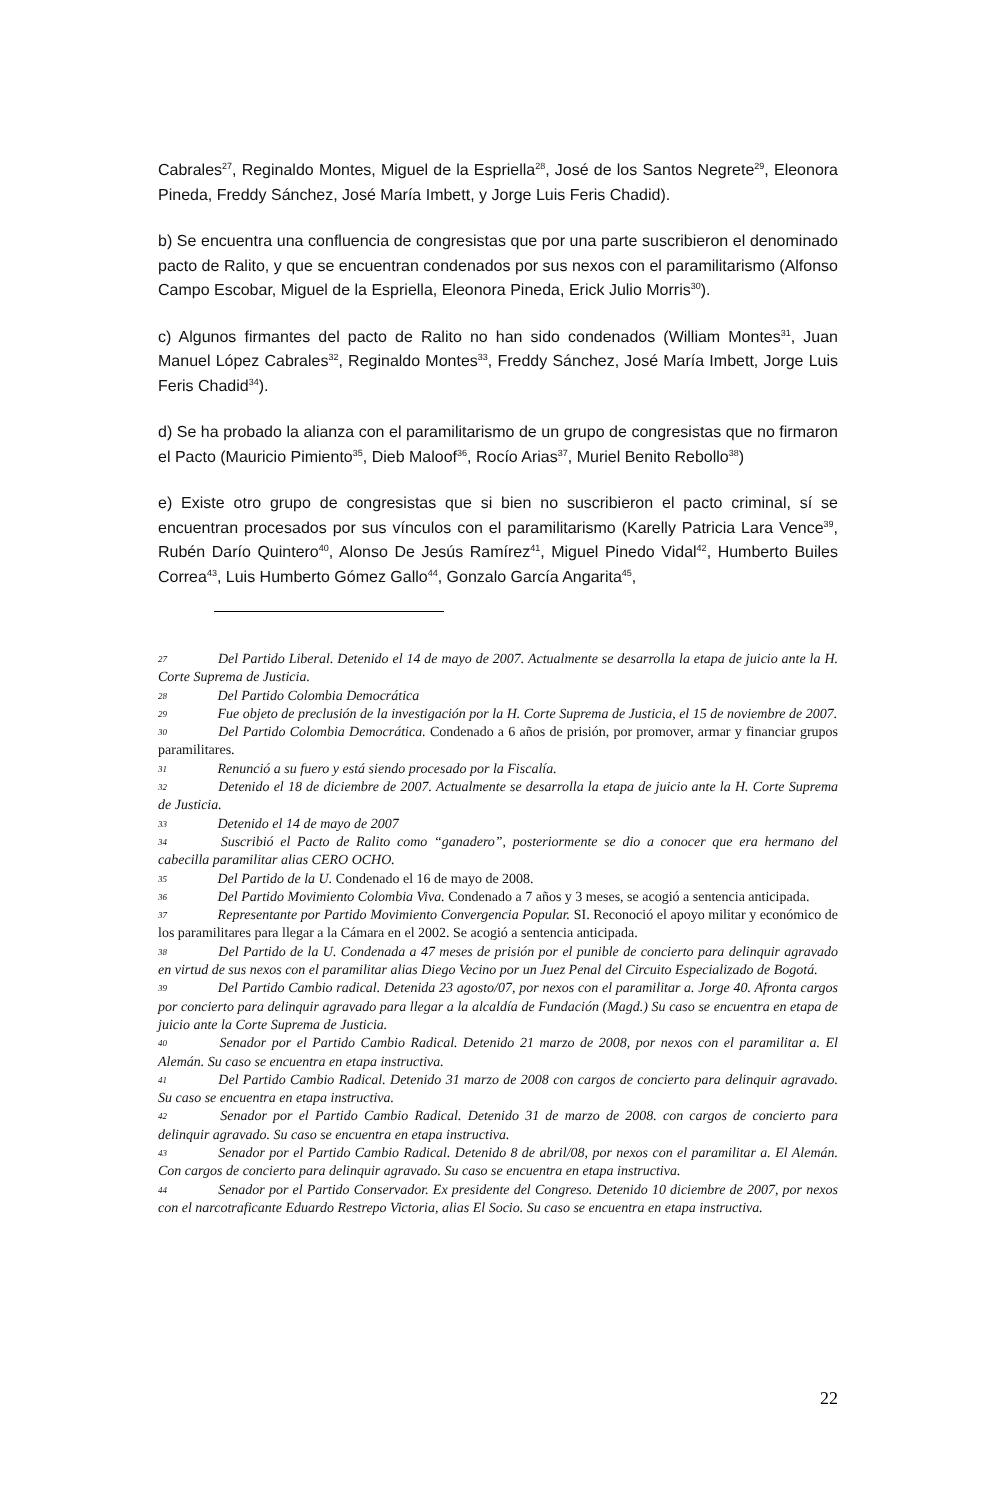Cabrales<sup>27</sup>, Reginaldo Montes, Miguel de la Espriella<sup>28</sup>, José de los Santos Negrete<sup>29</sup>, Eleonora Pineda, Freddy Sánchez, José María Imbett, y Jorge Luis Feris Chadid).
b) Se encuentra una confluencia de congresistas que por una parte suscribieron el denominado pacto de Ralito, y que se encuentran condenados por sus nexos con el paramilitarismo (Alfonso Campo Escobar, Miguel de la Espriella, Eleonora Pineda, Erick Julio Morris<sup>30</sup>).
c) Algunos firmantes del pacto de Ralito no han sido condenados (William Montes<sup>31</sup>, Juan Manuel López Cabrales<sup>32</sup>, Reginaldo Montes<sup>33</sup>, Freddy Sánchez, José María Imbett, Jorge Luis Feris Chadid<sup>34</sup>).
d) Se ha probado la alianza con el paramilitarismo de un grupo de congresistas que no firmaron el Pacto (Mauricio Pimiento<sup>35</sup>, Dieb Maloof<sup>36</sup>, Rocío Arias<sup>37</sup>, Muriel Benito Rebollo<sup>38</sup>)
e) Existe otro grupo de congresistas que si bien no suscribieron el pacto criminal, sí se encuentran procesados por sus vínculos con el paramilitarismo (Karelly Patricia Lara Vence<sup>39</sup>, Rubén Darío Quintero<sup>40</sup>, Alonso De Jesús Ramírez<sup>41</sup>, Miguel Pinedo Vidal<sup>42</sup>, Humberto Builes Correa<sup>43</sup>, Luis Humberto Gómez Gallo<sup>44</sup>, Gonzalo García Angarita<sup>45</sup>,
27 Del Partido Liberal. Detenido el 14 de mayo de 2007. Actualmente se desarrolla la etapa de juicio ante la H. Corte Suprema de Justicia.
28 Del Partido Colombia Democrática
29 Fue objeto de preclusión de la investigación por la H. Corte Suprema de Justicia, el 15 de noviembre de 2007.
30 Del Partido Colombia Democrática. Condenado a 6 años de prisión, por promover, armar y financiar grupos paramilitares.
31 Renunció a su fuero y está siendo procesado por la Fiscalía.
32 Detenido el 18 de diciembre de 2007. Actualmente se desarrolla la etapa de juicio ante la H. Corte Suprema de Justicia.
33 Detenido el 14 de mayo de 2007
34 Suscribió el Pacto de Ralito como “ganadero”, posteriormente se dio a conocer que era hermano del cabecilla paramilitar alias CERO OCHO.
35 Del Partido de la U. Condenado el 16 de mayo de 2008.
36 Del Partido Movimiento Colombia Viva. Condenado a 7 años y 3 meses, se acogió a sentencia anticipada.
37 Representante por Partido Movimiento Convergencia Popular. SI. Reconoció el apoyo militar y económico de los paramilitares para llegar a la Cámara en el 2002. Se acogió a sentencia anticipada.
38 Del Partido de la U. Condenada a 47 meses de prisión por el punible de concierto para delinquir agravado en virtud de sus nexos con el paramilitar alias Diego Vecino por un Juez Penal del Circuito Especializado de Bogotá.
39 Del Partido Cambio radical. Detenida 23 agosto/07, por nexos con el paramilitar a. Jorge 40. Afronta cargos por concierto para delinquir agravado para llegar a la alcaldía de Fundación (Magd.) Su caso se encuentra en etapa de juicio ante la Corte Suprema de Justicia.
40 Senador por el Partido Cambio Radical. Detenido 21 marzo de 2008, por nexos con el paramilitar a. El Alemán. Su caso se encuentra en etapa instructiva.
41 Del Partido Cambio Radical. Detenido 31 marzo de 2008 con cargos de concierto para delinquir agravado. Su caso se encuentra en etapa instructiva.
42 Senador por el Partido Cambio Radical. Detenido 31 de marzo de 2008. con cargos de concierto para delinquir agravado. Su caso se encuentra en etapa instructiva.
43 Senador por el Partido Cambio Radical. Detenido 8 de abril/08, por nexos con el paramilitar a. El Alemán. Con cargos de concierto para delinquir agravado. Su caso se encuentra en etapa instructiva.
44 Senador por el Partido Conservador. Ex presidente del Congreso. Detenido 10 diciembre de 2007, por nexos con el narcotraficante Eduardo Restrepo Victoria, alias El Socio. Su caso se encuentra en etapa instructiva.
22